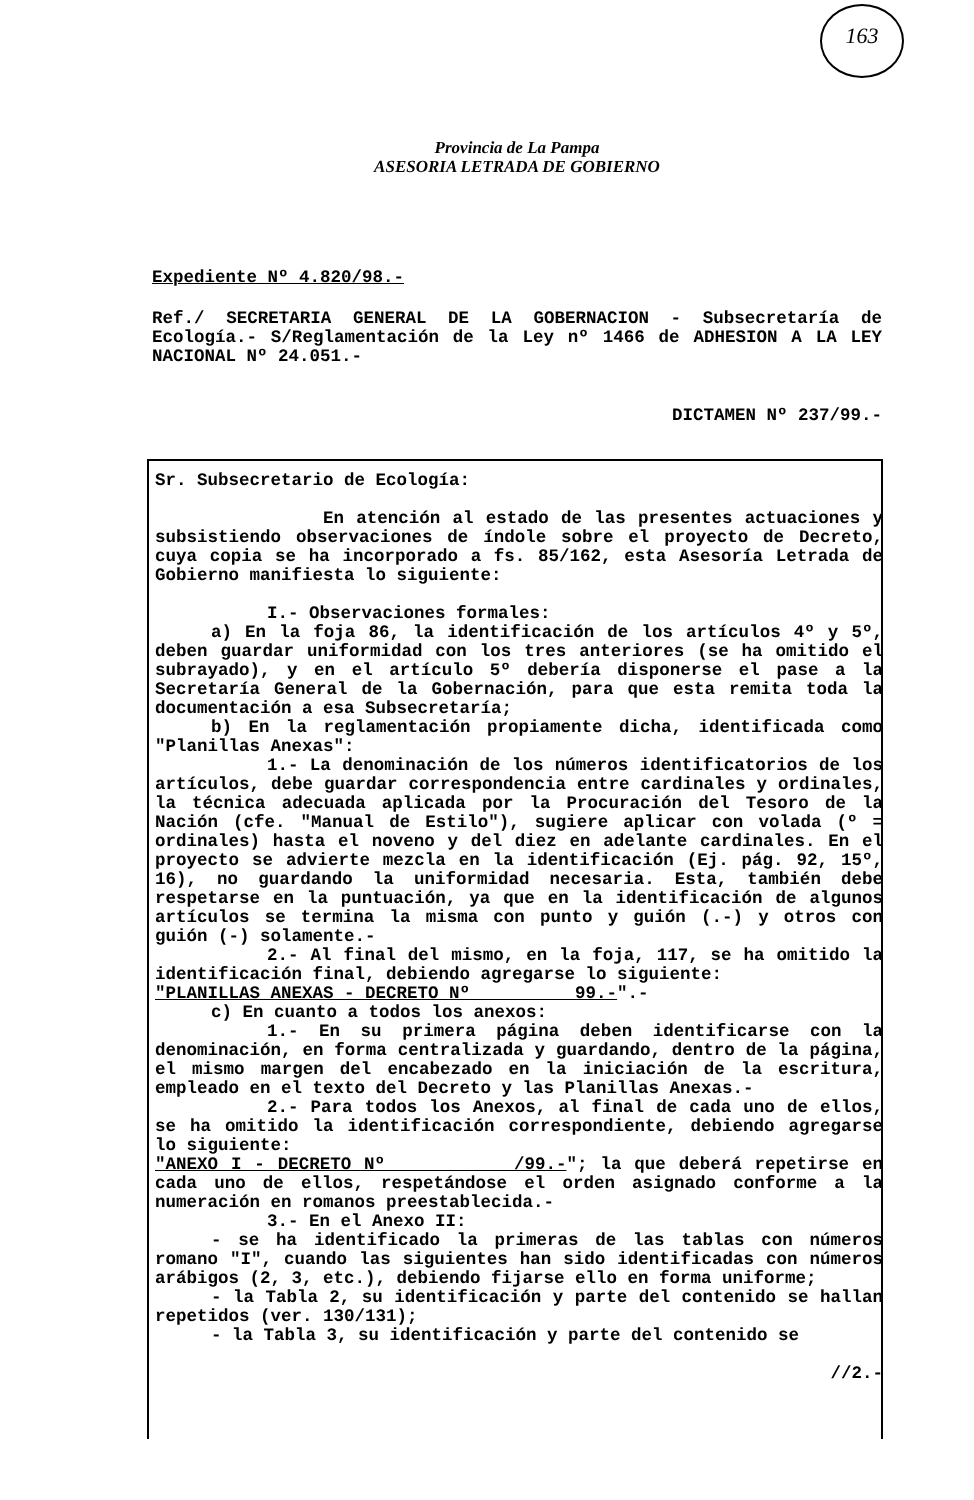163
Provincia de La Pampa
ASESORIA LETRADA DE GOBIERNO
Expediente Nº 4.820/98.-
Ref./ SECRETARIA GENERAL DE LA GOBERNACION - Subsecretaría de Ecología.- S/Reglamentación de la Ley nº 1466 de ADHESION A LA LEY NACIONAL Nº 24.051.-
DICTAMEN Nº 237/99.-
Sr. Subsecretario de Ecología:
En atención al estado de las presentes actuaciones y subsistiendo observaciones de índole sobre el proyecto de Decreto, cuya copia se ha incorporado a fs. 85/162, esta Asesoría Letrada de Gobierno manifiesta lo siguiente:
I.- Observaciones formales:
a) En la foja 86, la identificación de los artículos 4º y 5º, deben guardar uniformidad con los tres anteriores (se ha omitido el subrayado), y en el artículo 5º debería disponerse el pase a la Secretaría General de la Gobernación, para que esta remita toda la documentación a esa Subsecretaría;
b) En la reglamentación propiamente dicha, identificada como "Planillas Anexas":
1.- La denominación de los números identificatorios de los artículos, debe guardar correspondencia entre cardinales y ordinales, la técnica adecuada aplicada por la Procuración del Tesoro de la Nación (cfe. "Manual de Estilo"), sugiere aplicar con volada (º = ordinales) hasta el noveno y del diez en adelante cardinales. En el proyecto se advierte mezcla en la identificación (Ej. pág. 92, 15º, 16), no guardando la uniformidad necesaria. Esta, también debe respetarse en la puntuación, ya que en la identificación de algunos artículos se termina la misma con punto y guión (.-) y otros con guión (-) solamente.-
2.- Al final del mismo, en la foja, 117, se ha omitido la identificación final, debiendo agregarse lo siguiente:
"PLANILLAS ANEXAS - DECRETO Nº 99.-".-
c) En cuanto a todos los anexos:
1.- En su primera página deben identificarse con la denominación, en forma centralizada y guardando, dentro de la página, el mismo margen del encabezado en la iniciación de la escritura, empleado en el texto del Decreto y las Planillas Anexas.-
2.- Para todos los Anexos, al final de cada uno de ellos, se ha omitido la identificación correspondiente, debiendo agregarse lo siguiente:
"ANEXO I - DECRETO Nº /99.-"; la que deberá repetirse en cada uno de ellos, respetándose el orden asignado conforme a la numeración en romanos preestablecida.-
3.- En el Anexo II:
- se ha identificado la primeras de las tablas con números romano "I", cuando las siguientes han sido identificadas con números arábigos (2, 3, etc.), debiendo fijarse ello en forma uniforme;
- la Tabla 2, su identificación y parte del contenido se hallan repetidos (ver. 130/131);
- la Tabla 3, su identificación y parte del contenido se
//2.-